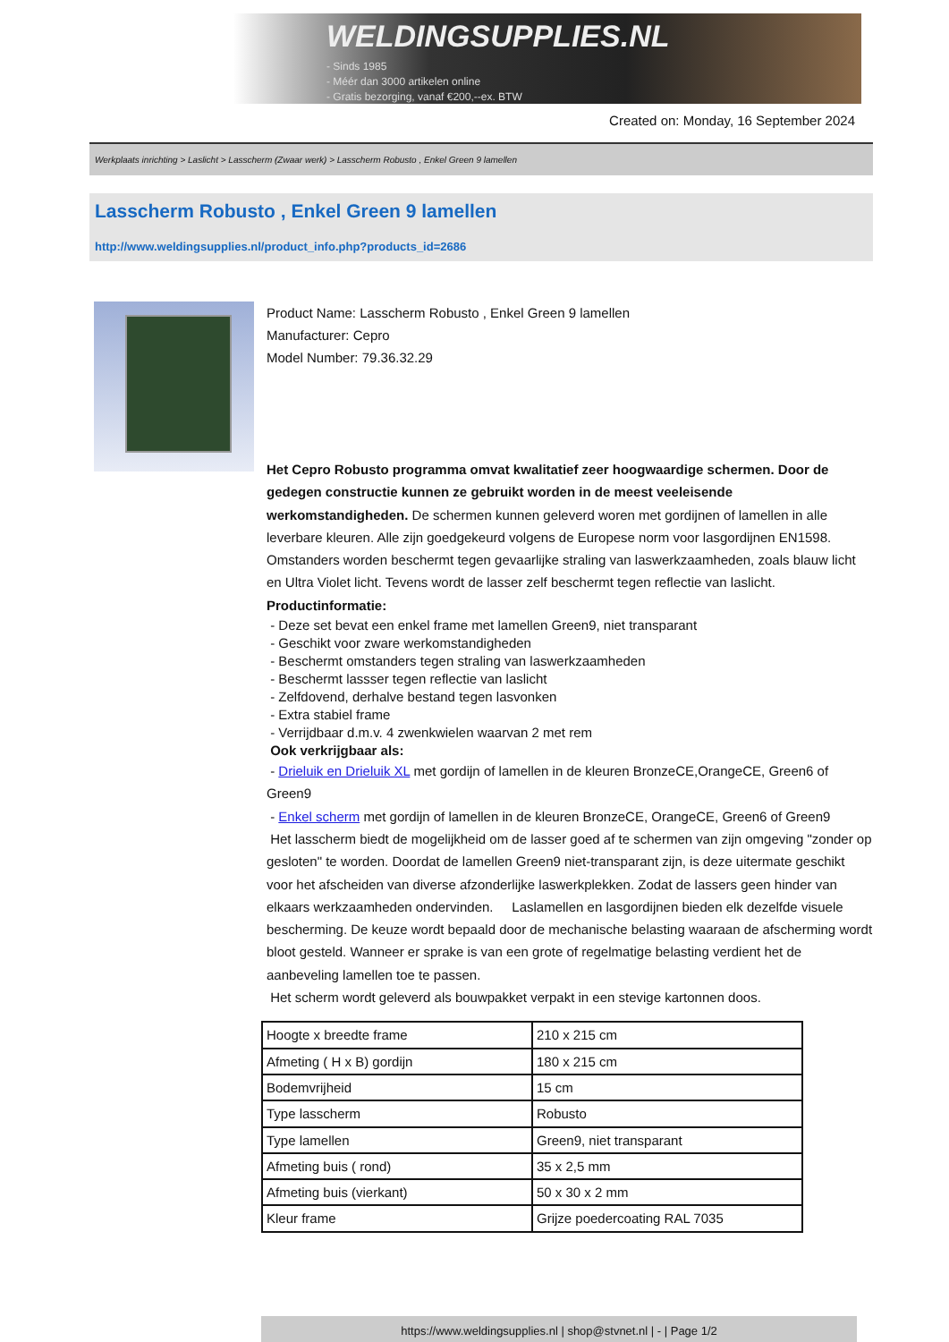WELDINGSUPPLIES.NL
- Sinds 1985
- Méér dan 3000 artikelen online
- Gratis bezorging, vanaf €200,--ex. BTW
Created on: Monday, 16 September 2024
Werkplaats inrichting > Laslicht > Lasscherm (Zwaar werk) > Lasscherm Robusto , Enkel Green 9 lamellen
Lasscherm Robusto , Enkel Green 9 lamellen
http://www.weldingsupplies.nl/product_info.php?products_id=2686
Product Name: Lasscherm Robusto , Enkel Green 9 lamellen
Manufacturer: Cepro
Model Number: 79.36.32.29
Het Cepro Robusto programma omvat kwalitatief zeer hoogwaardige schermen. Door de gedegen constructie kunnen ze gebruikt worden in de meest veeleisende werkomstandigheden. De schermen kunnen geleverd woren met gordijnen of lamellen in alle leverbare kleuren. Alle zijn goedgekeurd volgens de Europese norm voor lasgordijnen EN1598. Omstanders worden beschermt tegen gevaarlijke straling van laswerkzaamheden, zoals blauw licht en Ultra Violet licht. Tevens wordt de lasser zelf beschermt tegen reflectie van laslicht. Productinformatie:
- Deze set bevat een enkel frame met lamellen Green9, niet transparant
- Geschikt voor zware werkomstandigheden
- Beschermt omstanders tegen straling van laswerkzaamheden
- Beschermt lassser tegen reflectie van laslicht
- Zelfdovend, derhalve bestand tegen lasvonken
- Extra stabiel frame
- Verrijdbaar d.m.v. 4 zwenkwielen waarvan 2 met rem
Ook verkrijgbaar als:
- Drieluik en Drieluik XL met gordijn of lamellen in de kleuren BronzeCE,OrangeCE, Green6 of Green9
- Enkel scherm met gordijn of lamellen in de kleuren BronzeCE, OrangeCE, Green6 of Green9
Het lasscherm biedt de mogelijkheid om de lasser goed af te schermen van zijn omgeving "zonder op gesloten" te worden. Doordat de lamellen Green9 niet-transparant zijn, is deze uitermate geschikt voor het afscheiden van diverse afzonderlijke laswerkplekken. Zodat de lassers geen hinder van elkaars werkzaamheden ondervinden. Laslamellen en lasgordijnen bieden elk dezelfde visuele bescherming. De keuze wordt bepaald door de mechanische belasting waaraan de afscherming wordt bloot gesteld. Wanneer er sprake is van een grote of regelmatige belasting verdient het de aanbeveling lamellen toe te passen.
Het scherm wordt geleverd als bouwpakket verpakt in een stevige kartonnen doos.
| Hoogte x breedte frame | 210 x 215 cm |
| Afmeting ( H x B) gordijn | 180 x 215 cm |
| Bodemvrijheid | 15 cm |
| Type lasscherm | Robusto |
| Type lamellen | Green9, niet transparant |
| Afmeting buis ( rond) | 35 x 2,5 mm |
| Afmeting buis (vierkant) | 50 x 30 x 2 mm |
| Kleur frame | Grijze poedercoating RAL 7035 |
https://www.weldingsupplies.nl | shop@stvnet.nl | - | Page 1/2